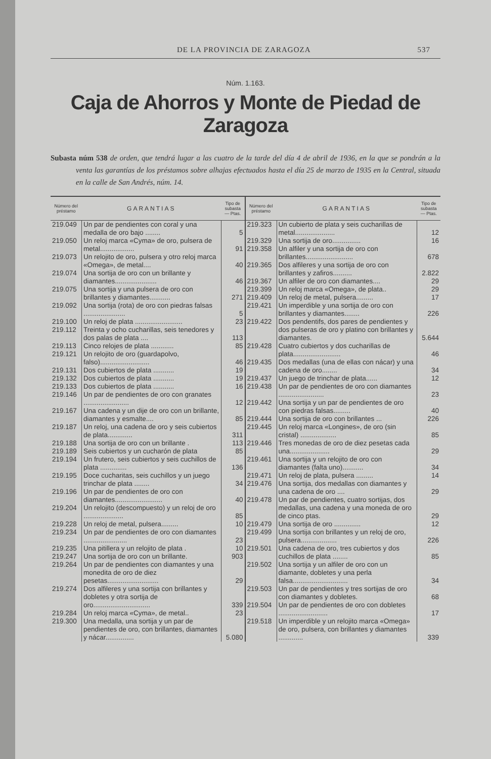DE LA PROVINCIA DE ZARAGOZA 537
Núm. 1.163.
Caja de Ahorros y Monte de Piedad de Zaragoza
Subasta núm 538 de orden, que tendrá lugar a las cuatro de la tarde del día 4 de abril de 1936, en la que se pondrán a la venta las garantías de los préstamos sobre alhajas efectuados hasta el día 25 de marzo de 1935 en la Central, situada en la calle de San Andrés, núm. 14.
| Número del préstamo | GARANTIAS | Tipo de subasta — Ptas. |
| --- | --- | --- |
| 219.049 | Un par de pendientes con coral y una medalla de oro bajo ........ | 5 |
| 219.050 | Un reloj marca «Cyma» de oro, pulsera de metal.................. | 91 |
| 219.073 | Un relojito de oro, pulsera y otro reloj marca «Omega», de metal.... | 40 |
| 219.074 | Una sortija de oro con un brillante y diamantes...................... | 46 |
| 219.075 | Una sortija y una pulsera de oro con brillantes y diamantes........... | 271 |
| 219.092 | Una sortija (rota) de oro con piedras falsas ...................... | 5 |
| 219.100 | Un reloj de plata ......................... | 23 |
| 219.112 | Treinta y ocho cucharillas, seis tenedores y dos palas de plata .... | 113 |
| 219.113 | Cinco relojes de plata ............ | 85 |
| 219.121 | Un relojito de oro (guardapolvo, falso).......................... | 46 |
| 219.131 | Dos cubiertos de plata ........... | 19 |
| 219.132 | Dos cubiertos de plata ........... | 19 |
| 219.133 | Dos cubiertos de plata ........... | 16 |
| 219.146 | Un par de pendientes de oro con granates ........................ | 12 |
| 219.167 | Una cadena y un dije de oro con un brillante, diamantes y esmalte.... | 85 |
| 219.187 | Un reloj, una cadena de oro y seis cubiertos de plata............. | 311 |
| 219.188 | Una sortija de oro con un brillante . | 113 |
| 219.189 | Seis cubiertos y un cucharón de plata | 85 |
| 219.194 | Un frutero, seis cubiertos y seis cuchillos de plata .............. | 136 |
| 219.195 | Doce cucharitas, seis cuchillos y un juego trinchar de plata ........ | 34 |
| 219.196 | Un par de pendientes de oro con diamantes......................... | 40 |
| 219.204 | Un relojito (descompuesto) y un reloj de oro ..................... | 85 |
| 219.228 | Un reloj de metal, pulsera......... | 10 |
| 219.234 | Un par de pendientes de oro con diamantes ....................... | 23 |
| 219.235 | Una pitillera y un relojito de plata . | 10 |
| 219.247 | Una sortija de oro con un brillante. | 903 |
| 219.264 | Un par de pendientes con diamantes y una monedita de oro de diez pesetas........................... | 29 |
| 219.274 | Dos alfileres y una sortija con brillantes y dobletes y otra sortija de oro.............................. | 339 |
| 219.284 | Un reloj marca «Cyma», de metal.. | 23 |
| 219.300 | Una medalla, una sortija y un par de pendientes de oro, con brillantes, diamantes y nácar............... | 5.080 |
| Número del préstamo | GARANTIAS | Tipo de subasta — Ptas. |
| --- | --- | --- |
| 219.323 | Un cubierto de plata y seis cucharillas de metal..................... | 12 |
| 219.329 | Una sortija de oro............... | 16 |
| 219.358 | Un alfiler y una sortija de oro con brillantes......................... | 678 |
| 219.365 | Dos alfileres y una sortija de oro con brillantes y zafiros.......... | 2.822 |
| 219.367 | Un alfiler de oro con diamantes.... | 29 |
| 219.399 | Un reloj marca «Omega», de plata.. | 29 |
| 219.409 | Un reloj de metal, pulsera......... | 17 |
| 219.421 | Un imperdible y una sortija de oro con brillantes y diamantes........ | 226 |
| 219.422 | Dos pendentifs, dos pares de pendientes y dos pulseras de oro y platino con brillantes y diamantes. | 5.644 |
| 219.428 | Cuatro cubiertos y dos cucharillas de plata......................... | 46 |
| 219.435 | Dos medallas (una de ellas con nácar) y una cadena de oro........ | 34 |
| 219.437 | Un juego de trinchar de plata...... | 12 |
| 219.438 | Un par de pendientes de oro con diamantes ........................ | 23 |
| 219.442 | Una sortija y un par de pendientes de oro con piedras falsas......... | 40 |
| 219.444 | Una sortija de oro con brillantes ... | 226 |
| 219.445 | Un reloj marca «Longines», de oro (sin cristal) ................... | 85 |
| 219.446 | Tres monedas de oro de diez pesetas cada una..................... | 29 |
| 219.461 | Una sortija y un relojito de oro con diamantes (falta uno)........... | 34 |
| 219.471 | Un reloj de plata, pulsera ......... | 14 |
| 219.476 | Una sortija, dos medallas con diamantes y una cadena de oro .... | 29 |
| 219.478 | Un par de pendientes, cuatro sortijas, dos medallas, una cadena y una moneda de oro de cinco ptas. | 29 |
| 219.479 | Una sortija de oro .............. | 12 |
| 219.499 | Una sortija con brillantes y un reloj de oro, pulsera................... | 226 |
| 219.501 | Una cadena de oro, tres cubiertos y dos cuchillos de plata ........ | 85 |
| 219.502 | Una sortija y un alfiler de oro con un diamante, dobletes y una perla falsa............................. | 34 |
| 219.503 | Un par de pendientes y tres sortijas de oro con diamantes y dobletes. | 68 |
| 219.504 | Un par de pendientes de oro con dobletes .......................... | 17 |
| 219.518 | Un imperdible y un relojito marca «Omega» de oro, pulsera, con brillantes y diamantes ............. | 339 |